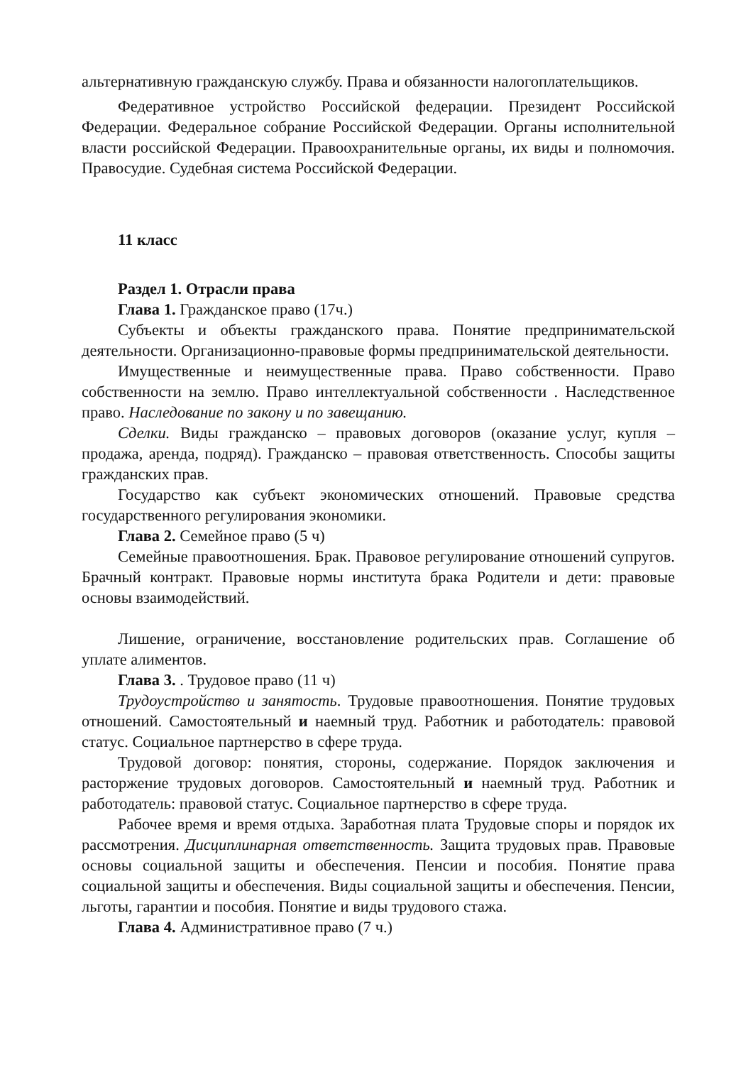альтернативную гражданскую службу. Права и обязанности налогоплательщиков.
Федеративное устройство Российской федерации. Президент Российской Федерации. Федеральное собрание Российской Федерации. Органы исполнительной власти российской Федерации. Правоохранительные органы, их виды и полномочия. Правосудие. Судебная система Российской Федерации.
11 класс
Раздел 1. Отрасли права
Глава 1. Гражданское право (17ч.)
Субъекты и объекты гражданского права. Понятие предпринимательской деятельности. Организационно-правовые формы предпринимательской деятельности.
Имущественные и неимущественные права. Право собственности. Право собственности на землю. Право интеллектуальной собственности . Наследственное право. Наследование по закону и по завещанию.
Сделки. Виды гражданско – правовых договоров (оказание услуг, купля – продажа, аренда, подряд). Гражданско – правовая ответственность. Способы защиты гражданских прав.
Государство как субъект экономических отношений. Правовые средства государственного регулирования экономики.
Глава 2. Семейное право (5 ч)
Семейные правоотношения. Брак. Правовое регулирование отношений супругов. Брачный контракт. Правовые нормы института брака Родители и дети: правовые основы взаимодействий.
Лишение, ограничение, восстановление родительских прав. Соглашение об уплате алиментов.
Глава 3. . Трудовое право (11 ч)
Трудоустройство и занятость. Трудовые правоотношения. Понятие трудовых отношений. Самостоятельный и наемный труд. Работник и работодатель: правовой статус. Социальное партнерство в сфере труда.
Трудовой договор: понятия, стороны, содержание. Порядок заключения и расторжение трудовых договоров. Самостоятельный и наемный труд. Работник и работодатель: правовой статус. Социальное партнерство в сфере труда.
Рабочее время и время отдыха. Заработная плата Трудовые споры и порядок их рассмотрения. Дисциплинарная ответственность. Защита трудовых прав. Правовые основы социальной защиты и обеспечения. Пенсии и пособия. Понятие права социальной защиты и обеспечения. Виды социальной защиты и обеспечения. Пенсии, льготы, гарантии и пособия. Понятие и виды трудового стажа.
Глава 4. Административное право (7 ч.)